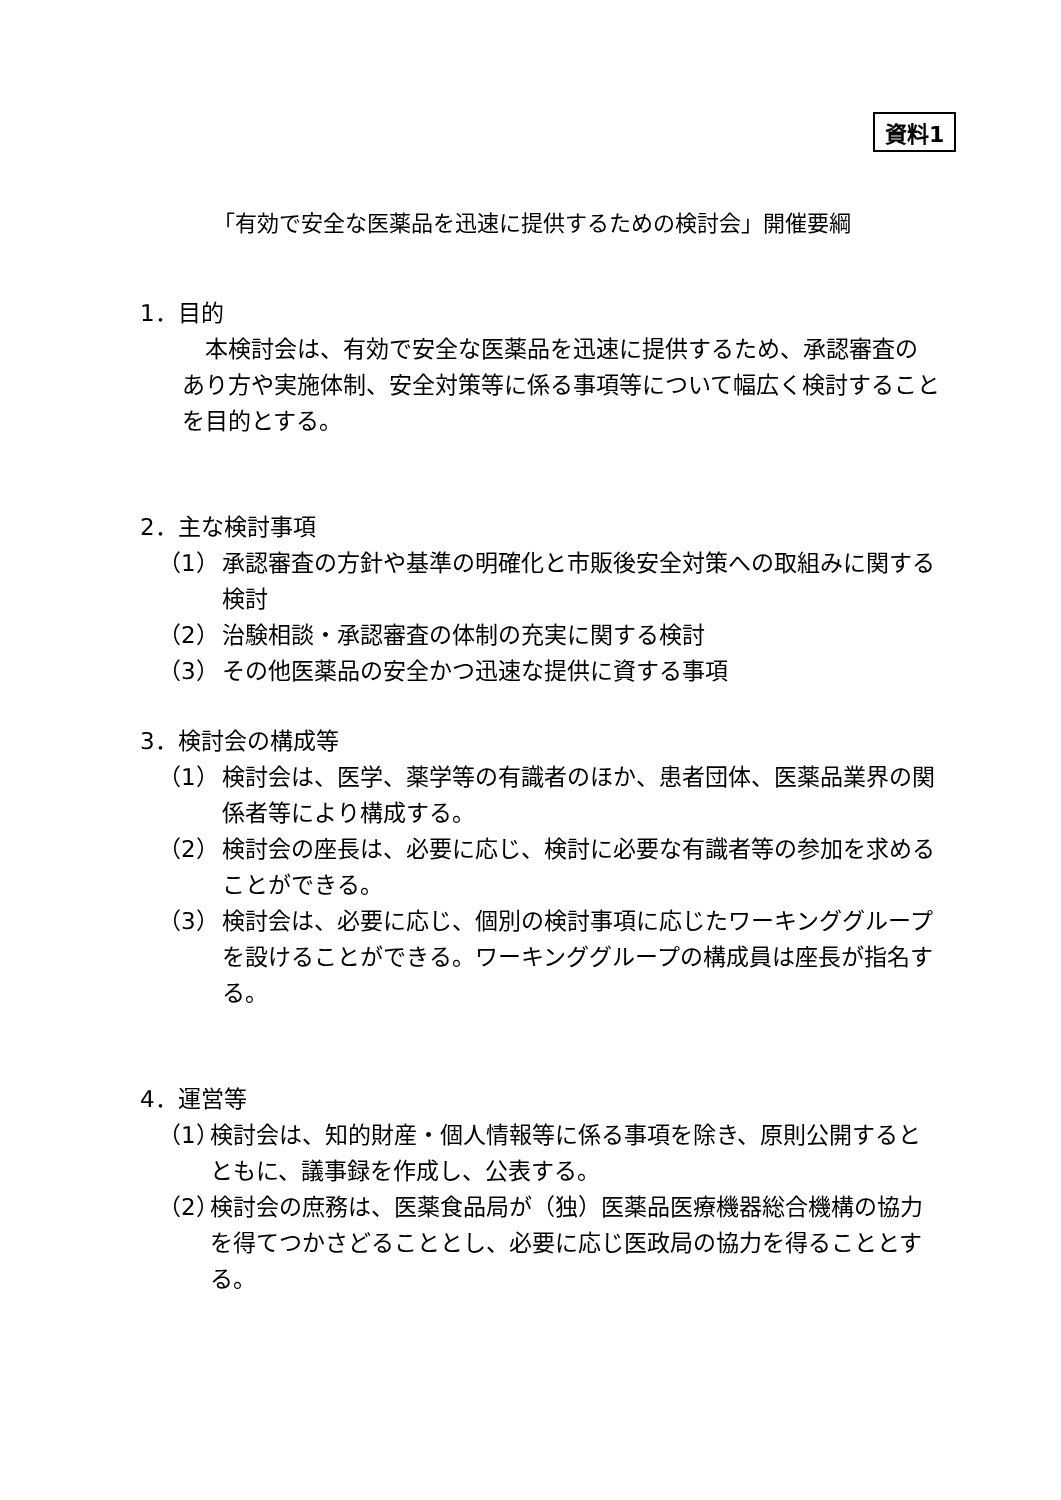資料1
「有効で安全な医薬品を迅速に提供するための検討会」開催要綱
1．目的
本検討会は、有効で安全な医薬品を迅速に提供するため、承認審査のあり方や実施体制、安全対策等に係る事項等について幅広く検討することを目的とする。
2．主な検討事項
（1） 承認審査の方針や基準の明確化と市販後安全対策への取組みに関する検討
（2） 治験相談・承認審査の体制の充実に関する検討
（3） その他医薬品の安全かつ迅速な提供に資する事項
3．検討会の構成等
（1） 検討会は、医学、薬学等の有識者のほか、患者団体、医薬品業界の関係者等により構成する。
（2） 検討会の座長は、必要に応じ、検討に必要な有識者等の参加を求めることができる。
（3） 検討会は、必要に応じ、個別の検討事項に応じたワーキンググループを設けることができる。ワーキンググループの構成員は座長が指名する。
4．運営等
（1） 検討会は、知的財産・個人情報等に係る事項を除き、原則公開するとともに、議事録を作成し、公表する。
（2） 検討会の庶務は、医薬食品局が（独）医薬品医療機器総合機構の協力を得てつかさどることとし、必要に応じ医政局の協力を得ることとする。